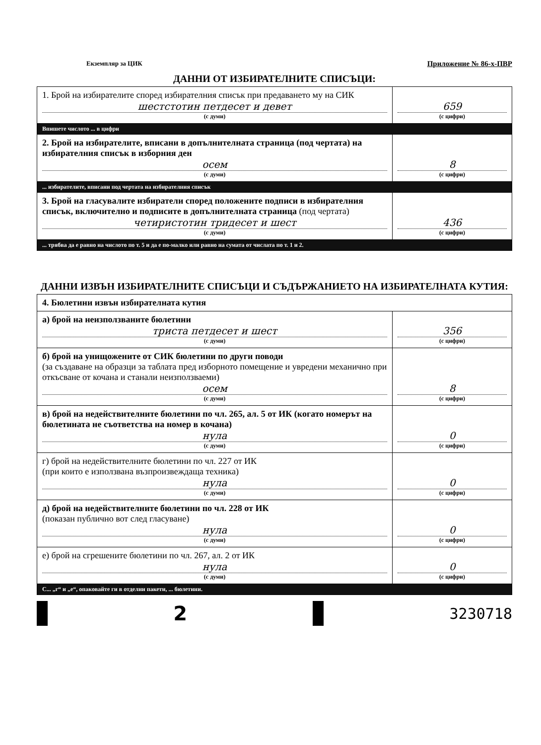Екземпляр за ЦИК Приложение № 86-х-ПВР
ДАННИ ОТ ИЗБИРАТЕЛНИТЕ СПИСЪЦИ:
| 1. Брой на избирателите според избирателния списък при предаването му на СИК шестстотин петдесет и девет (с думи) | 659 (с цифри) |
| Впишете числото ... в цифри | |
| 2. Брой на избирателите, вписани в допълнителната страница (под чертата) на избирателния списък в изборния ден осем (с думи) | 8 (с цифри) |
| ... избирателите, вписани под чертата на избирателния списък | |
| 3. Брой на гласувалите избиратели според положените подписи в избирателния списък, включително и подписите в допълнителната страница (под чертата) четиристотин тридесет и шест (с думи) | 436 (с цифри) |
| ... трябва да е равно на числото по т. 5 и да е по-малко или равно на сумата от числата по т. 1 и 2. | |
ДАННИ ИЗВЪН ИЗБИРАТЕЛНИТЕ СПИСЪЦИ И СЪДЪРЖАНИЕТО НА ИЗБИРАТЕЛНАТА КУТИЯ:
| 4. Бюлетини извън избирателната кутия | |
| а) брой на неизползваните бюлетини триста петдесет и шест (с думи) | 356 (с цифри) |
| б) брой на унищожените от СИК бюлетини по други поводи (за създаване на образци за таблата пред изборното помещение и увредени механично при откъсване от кочана и станали неизползваеми) осем (с думи) | 8 (с цифри) |
| в) брой на недействителните бюлетини по чл. 265, ал. 5 от ИК (когато номерът на бюлетината не съответства на номер в кочана) нула (с думи) | 0 (с цифри) |
| г) брой на недействителните бюлетини по чл. 227 от ИК (при които е използвана възпроизвеждаща техника) нула (с думи) | 0 (с цифри) |
| д) брой на недействителните бюлетини по чл. 228 от ИК (показан публично вот след гласуване) нула (с думи) | 0 (с цифри) |
| е) брой на сгрешените бюлетини по чл. 267, ал. 2 от ИК нула (с думи) | 0 (с цифри) |
| С... „г“ и „е“, опаковайте ги в отделни пакети, ... бюлетини. | |
2
3230718